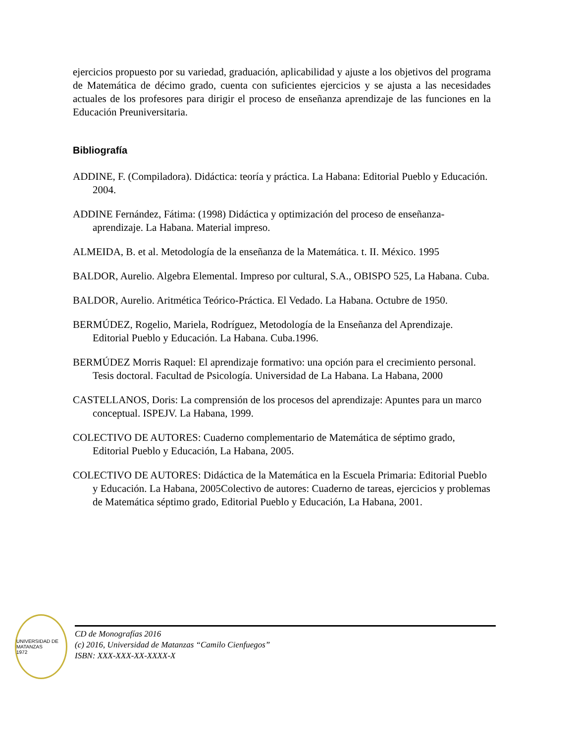ejercicios propuesto por su variedad, graduación, aplicabilidad y ajuste a los objetivos del programa de Matemática de décimo grado, cuenta con suficientes ejercicios y se ajusta a las necesidades actuales de los profesores para dirigir el proceso de enseñanza aprendizaje de las funciones en la Educación Preuniversitaria.
Bibliografía
ADDINE, F. (Compiladora). Didáctica: teoría y práctica. La Habana: Editorial Pueblo y Educación. 2004.
ADDINE Fernández, Fátima: (1998) Didáctica y optimización del proceso de enseñanza-aprendizaje. La Habana. Material impreso.
ALMEIDA, B. et al. Metodología de la enseñanza de la Matemática. t. II. México. 1995
BALDOR, Aurelio. Algebra Elemental. Impreso por cultural, S.A., OBISPO 525, La Habana. Cuba.
BALDOR, Aurelio. Aritmética Teórico-Práctica. El Vedado. La Habana. Octubre de 1950.
BERMÚDEZ, Rogelio, Mariela, Rodríguez, Metodología de la Enseñanza del Aprendizaje. Editorial Pueblo y Educación. La Habana. Cuba.1996.
BERMÚDEZ Morris Raquel: El aprendizaje formativo: una opción para el crecimiento personal. Tesis doctoral. Facultad de Psicología. Universidad de La Habana. La Habana, 2000
CASTELLANOS, Doris: La comprensión de los procesos del aprendizaje: Apuntes para un marco conceptual. ISPEJV. La Habana, 1999.
COLECTIVO DE AUTORES: Cuaderno complementario de Matemática de séptimo grado, Editorial Pueblo y Educación, La Habana, 2005.
COLECTIVO DE AUTORES: Didáctica de la Matemática en la Escuela Primaria: Editorial Pueblo y Educación. La Habana, 2005Colectivo de autores: Cuaderno de tareas, ejercicios y problemas de Matemática séptimo grado, Editorial Pueblo y Educación, La Habana, 2001.
UNIVERSIDAD DE MATANZAS
1972
CD de Monografías 2016
(c) 2016, Universidad de Matanzas “Camilo Cienfuegos”
ISBN: XXX-XXX-XX-XXXX-X